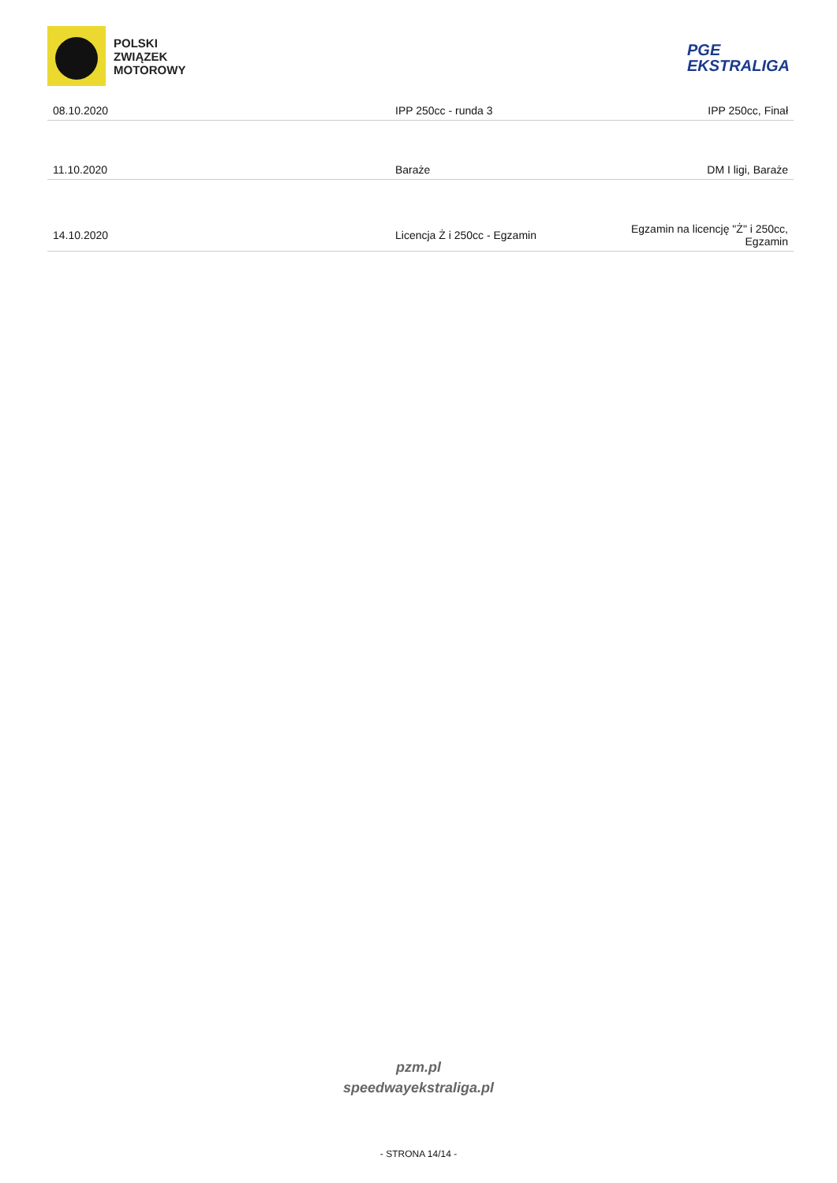POLSKI
ZWIĄZEK
MOTOROWY
PGE
EKSTRALIGA
| 08.10.2020 | IPP 250cc - runda 3 | IPP 250cc, Finał |
| 11.10.2020 | Baraże | DM I ligi, Baraże |
| 14.10.2020 | Licencja Ż i 250cc - Egzamin | Egzamin na licencję "Ż" i 250cc, Egzamin |
pzm.pl
speedwayekstraliga.pl
- STRONA 14/14 -